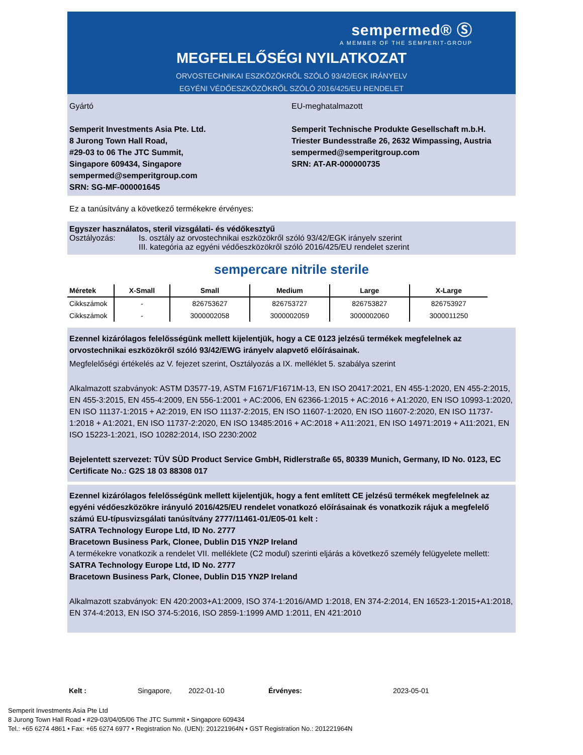sempermed® Ⓢ
A MEMBER OF THE SEMPERIT-GROUP
MEGFELELŐSÉGI NYILATKOZAT
ORVOSTECHNIKAI ESZKÖZÖKRŐL SZÓLÓ 93/42/EGK IRÁNYELV
EGYÉNI VÉDŐESZKÖZÖKRŐL SZÓLÓ 2016/425/EU RENDELET
Gyártó
Semperit Investments Asia Pte. Ltd.
8 Jurong Town Hall Road,
#29-03 to 06 The JTC Summit,
Singapore 609434, Singapore
sempermed@semperitgroup.com
SRN: SG-MF-000001645
EU-meghatalmazott
Semperit Technische Produkte Gesellschaft m.b.H.
Triester Bundesstraße 26, 2632 Wimpassing, Austria
sempermed@semperitgroup.com
SRN: AT-AR-000000735
Ez a tanúsítvány a következő termékekre érvényes:
Egyszer használatos, steril vizsgálati- és védőkesztyű
Osztályozás: Is. osztály az orvostechnikai eszközökről szóló 93/42/EGK irányelv szerint
III. kategória az egyéni védőeszközökről szóló 2016/425/EU rendelet szerint
sempercare nitrile sterile
| Méretek | X-Small | Small | Medium | Large | X-Large |
| --- | --- | --- | --- | --- | --- |
| Cikkszámok | - | 826753627 | 826753727 | 826753827 | 826753927 |
| Cikkszámok | - | 3000002058 | 3000002059 | 3000002060 | 3000011250 |
Ezennel kizárólagos felelősségünk mellett kijelentjük, hogy a CE 0123 jelzésű termékek megfelelnek az orvostechnikai eszközökről szóló 93/42/EWG irányelv alapvető előírásainak.
Megfelelőségi értékelés az V. fejezet szerint, Osztályozás a IX. melléklet 5. szabálya szerint
Alkalmazott szabványok: ASTM D3577-19, ASTM F1671/F1671M-13, EN ISO 20417:2021, EN 455-1:2020, EN 455-2:2015, EN 455-3:2015, EN 455-4:2009, EN 556-1:2001 + AC:2006, EN 62366-1:2015 + AC:2016 + A1:2020, EN ISO 10993-1:2020, EN ISO 11137-1:2015 + A2:2019, EN ISO 11137-2:2015, EN ISO 11607-1:2020, EN ISO 11607-2:2020, EN ISO 11737-1:2018 + A1:2021, EN ISO 11737-2:2020, EN ISO 13485:2016 + AC:2018 + A11:2021, EN ISO 14971:2019 + A11:2021, EN ISO 15223-1:2021, ISO 10282:2014, ISO 2230:2002
Bejelentett szervezet: TÜV SÜD Product Service GmbH, Ridlerstraße 65, 80339 Munich, Germany, ID No. 0123, EC Certificate No.: G2S 18 03 88308 017
Ezennel kizárólagos felelősségünk mellett kijelentjük, hogy a fent említett CE jelzésű termékek megfelelnek az egyéni védőeszközökre irányuló 2016/425/EU rendelet vonatkozó előírásainak és vonatkozik rájuk a megfelelő számú EU-típusvizsgálati tanúsítvány 2777/11461-01/E05-01 kelt :
SATRA Technology Europe Ltd, ID No. 2777
Bracetown Business Park, Clonee, Dublin D15 YN2P Ireland
A termékekre vonatkozik a rendelet VII. melléklete (C2 modul) szerinti eljárás a következő személy felügyelete mellett:
SATRA Technology Europe Ltd, ID No. 2777
Bracetown Business Park, Clonee, Dublin D15 YN2P Ireland
Alkalmazott szabványok: EN 420:2003+A1:2009, ISO 374-1:2016/AMD 1:2018, EN 374-2:2014, EN 16523-1:2015+A1:2018, EN 374-4:2013, EN ISO 374-5:2016, ISO 2859-1:1999 AMD 1:2011, EN 421:2010
Kelt : Singapore, 2022-01-10 Érvényes: 2023-05-01
Semperit Investments Asia Pte Ltd
8 Jurong Town Hall Road • #29-03/04/05/06 The JTC Summit • Singapore 609434
Tel.: +65 6274 4861 • Fax: +65 6274 6977 • Registration No. (UEN): 201221964N • GST Registration No.: 201221964N